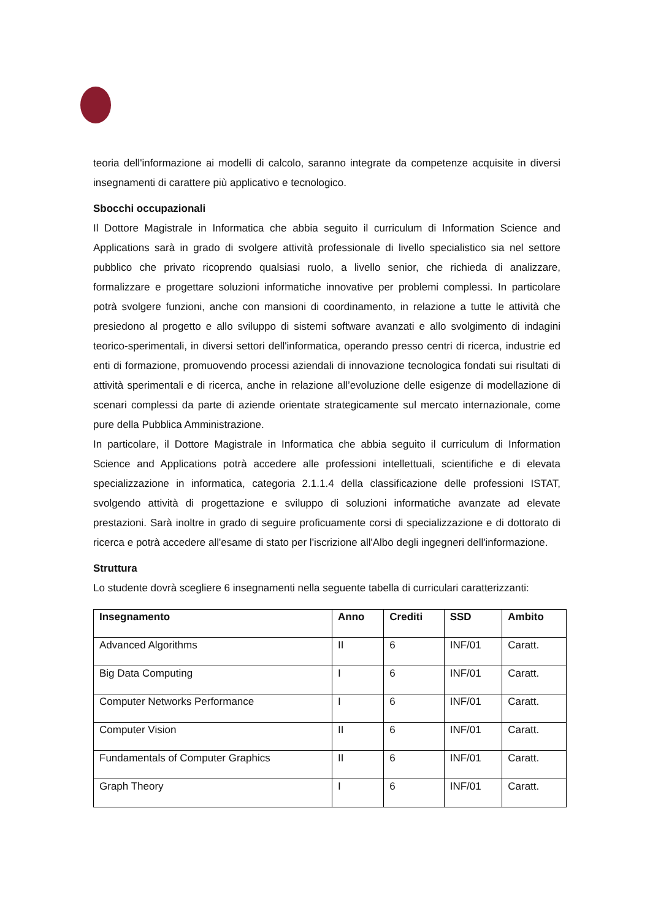teoria dell'informazione ai modelli di calcolo, saranno integrate da competenze acquisite in diversi insegnamenti di carattere più applicativo e tecnologico.
Sbocchi occupazionali
Il Dottore Magistrale in Informatica che abbia seguito il curriculum di Information Science and Applications sarà in grado di svolgere attività professionale di livello specialistico sia nel settore pubblico che privato ricoprendo qualsiasi ruolo, a livello senior, che richieda di analizzare, formalizzare e progettare soluzioni informatiche innovative per problemi complessi. In particolare potrà svolgere funzioni, anche con mansioni di coordinamento, in relazione a tutte le attività che presiedono al progetto e allo sviluppo di sistemi software avanzati e allo svolgimento di indagini teorico-sperimentali, in diversi settori dell'informatica, operando presso centri di ricerca, industrie ed enti di formazione, promuovendo processi aziendali di innovazione tecnologica fondati sui risultati di attività sperimentali e di ricerca, anche in relazione all’evoluzione delle esigenze di modellazione di scenari complessi da parte di aziende orientate strategicamente sul mercato internazionale, come pure della Pubblica Amministrazione.
In particolare, il Dottore Magistrale in Informatica che abbia seguito il curriculum di Information Science and Applications potrà accedere alle professioni intellettuali, scientifiche e di elevata specializzazione in informatica, categoria 2.1.1.4 della classificazione delle professioni ISTAT, svolgendo attività di progettazione e sviluppo di soluzioni informatiche avanzate ad elevate prestazioni. Sarà inoltre in grado di seguire proficuamente corsi di specializzazione e di dottorato di ricerca e potrà accedere all'esame di stato per l'iscrizione all'Albo degli ingegneri dell'informazione.
Struttura
Lo studente dovrà scegliere 6 insegnamenti nella seguente tabella di curriculari caratterizzanti:
| Insegnamento | Anno | Crediti | SSD | Ambito |
| --- | --- | --- | --- | --- |
| Advanced Algorithms | II | 6 | INF/01 | Caratt. |
| Big Data Computing | I | 6 | INF/01 | Caratt. |
| Computer Networks Performance | I | 6 | INF/01 | Caratt. |
| Computer Vision | II | 6 | INF/01 | Caratt. |
| Fundamentals of Computer Graphics | II | 6 | INF/01 | Caratt. |
| Graph Theory | I | 6 | INF/01 | Caratt. |